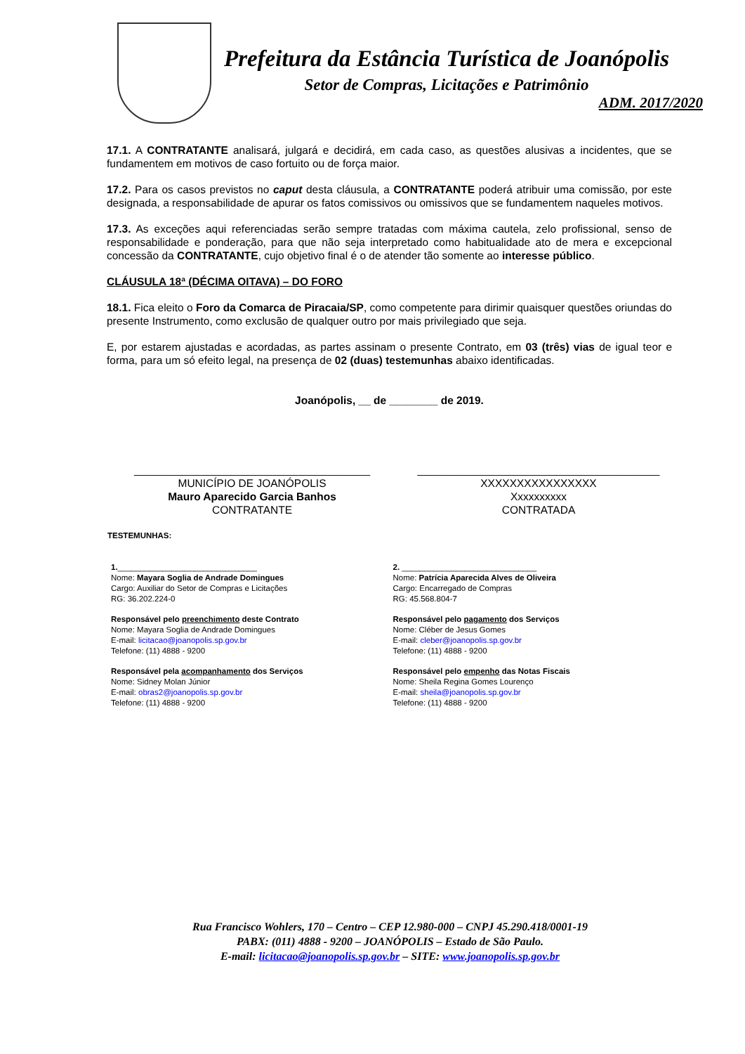Prefeitura da Estância Turística de Joanópolis
Setor de Compras, Licitações e Patrimônio
ADM. 2017/2020
17.1. A CONTRATANTE analisará, julgará e decidirá, em cada caso, as questões alusivas a incidentes, que se fundamentem em motivos de caso fortuito ou de força maior.
17.2. Para os casos previstos no caput desta cláusula, a CONTRATANTE poderá atribuir uma comissão, por este designada, a responsabilidade de apurar os fatos comissivos ou omissivos que se fundamentem naqueles motivos.
17.3. As exceções aqui referenciadas serão sempre tratadas com máxima cautela, zelo profissional, senso de responsabilidade e ponderação, para que não seja interpretado como habitualidade ato de mera e excepcional concessão da CONTRATANTE, cujo objetivo final é o de atender tão somente ao interesse público.
CLÁUSULA 18ª (DÉCIMA OITAVA) – DO FORO
18.1. Fica eleito o Foro da Comarca de Piracaia/SP, como competente para dirimir quaisquer questões oriundas do presente Instrumento, como exclusão de qualquer outro por mais privilegiado que seja.
E, por estarem ajustadas e acordadas, as partes assinam o presente Contrato, em 03 (três) vias de igual teor e forma, para um só efeito legal, na presença de 02 (duas) testemunhas abaixo identificadas.
Joanópolis, __ de ________ de 2019.
_______________________________________
MUNICÍPIO DE JOANÓPOLIS
Mauro Aparecido Garcia Banhos
CONTRATANTE
________________________________________
XXXXXXXXXXXXXXXX
Xxxxxxxxxx
CONTRATADA
TESTEMUNHAS:
1._______________________________
Nome: Mayara Soglia de Andrade Domingues
Cargo: Auxiliar do Setor de Compras e Licitações
RG: 36.202.224-0
Responsável pelo preenchimento deste Contrato
Nome: Mayara Soglia de Andrade Domingues
E-mail: licitacao@joanopolis.sp.gov.br
Telefone: (11) 4888 - 9200
Responsável pela acompanhamento dos Serviços
Nome: Sidney Molan Júnior
E-mail: obras2@joanopolis.sp.gov.br
Telefone: (11) 4888 - 9200
2. ______________________________
Nome: Patrícia Aparecida Alves de Oliveira
Cargo: Encarregado de Compras
RG: 45.568.804-7
Responsável pelo pagamento dos Serviços
Nome: Cléber de Jesus Gomes
E-mail: cleber@joanopolis.sp.gov.br
Telefone: (11) 4888 - 9200
Responsável pelo empenho das Notas Fiscais
Nome: Sheila Regina Gomes Lourenço
E-mail: sheila@joanopolis.sp.gov.br
Telefone: (11) 4888 - 9200
Rua Francisco Wohlers, 170 – Centro – CEP 12.980-000 – CNPJ 45.290.418/0001-19
PABX: (011) 4888 - 9200 – JOANÓPOLIS – Estado de São Paulo.
E-mail: licitacao@joanopolis.sp.gov.br – SITE: www.joanopolis.sp.gov.br